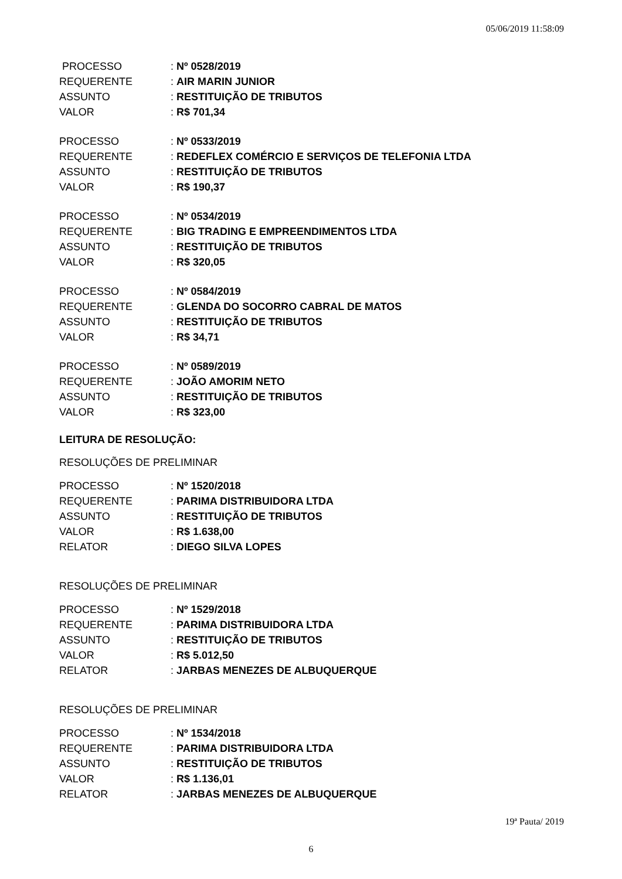05/06/2019 11:58:09
| PROCESSO | : Nº 0528/2019 |
| REQUERENTE | : AIR MARIN JUNIOR |
| ASSUNTO | : RESTITUIÇÃO DE TRIBUTOS |
| VALOR | : R$ 701,34 |
| PROCESSO | : Nº 0533/2019 |
| REQUERENTE | : REDEFLEX COMÉRCIO E SERVIÇOS DE TELEFONIA LTDA |
| ASSUNTO | : RESTITUIÇÃO DE TRIBUTOS |
| VALOR | : R$ 190,37 |
| PROCESSO | : Nº 0534/2019 |
| REQUERENTE | : BIG TRADING E EMPREENDIMENTOS LTDA |
| ASSUNTO | : RESTITUIÇÃO DE TRIBUTOS |
| VALOR | : R$ 320,05 |
| PROCESSO | : Nº 0584/2019 |
| REQUERENTE | : GLENDA DO SOCORRO CABRAL DE MATOS |
| ASSUNTO | : RESTITUIÇÃO DE TRIBUTOS |
| VALOR | : R$ 34,71 |
| PROCESSO | : Nº 0589/2019 |
| REQUERENTE | : JOÃO AMORIM NETO |
| ASSUNTO | : RESTITUIÇÃO DE TRIBUTOS |
| VALOR | : R$ 323,00 |
LEITURA DE RESOLUÇÃO:
RESOLUÇÕES DE PRELIMINAR
| PROCESSO | : Nº 1520/2018 |
| REQUERENTE | : PARIMA DISTRIBUIDORA LTDA |
| ASSUNTO | : RESTITUIÇÃO DE TRIBUTOS |
| VALOR | : R$ 1.638,00 |
| RELATOR | : DIEGO SILVA LOPES |
RESOLUÇÕES DE PRELIMINAR
| PROCESSO | : Nº 1529/2018 |
| REQUERENTE | : PARIMA DISTRIBUIDORA LTDA |
| ASSUNTO | : RESTITUIÇÃO DE TRIBUTOS |
| VALOR | : R$ 5.012,50 |
| RELATOR | : JARBAS MENEZES DE ALBUQUERQUE |
RESOLUÇÕES DE PRELIMINAR
| PROCESSO | : Nº 1534/2018 |
| REQUERENTE | : PARIMA DISTRIBUIDORA LTDA |
| ASSUNTO | : RESTITUIÇÃO DE TRIBUTOS |
| VALOR | : R$ 1.136,01 |
| RELATOR | : JARBAS MENEZES DE ALBUQUERQUE |
19ª Pauta/ 2019
6